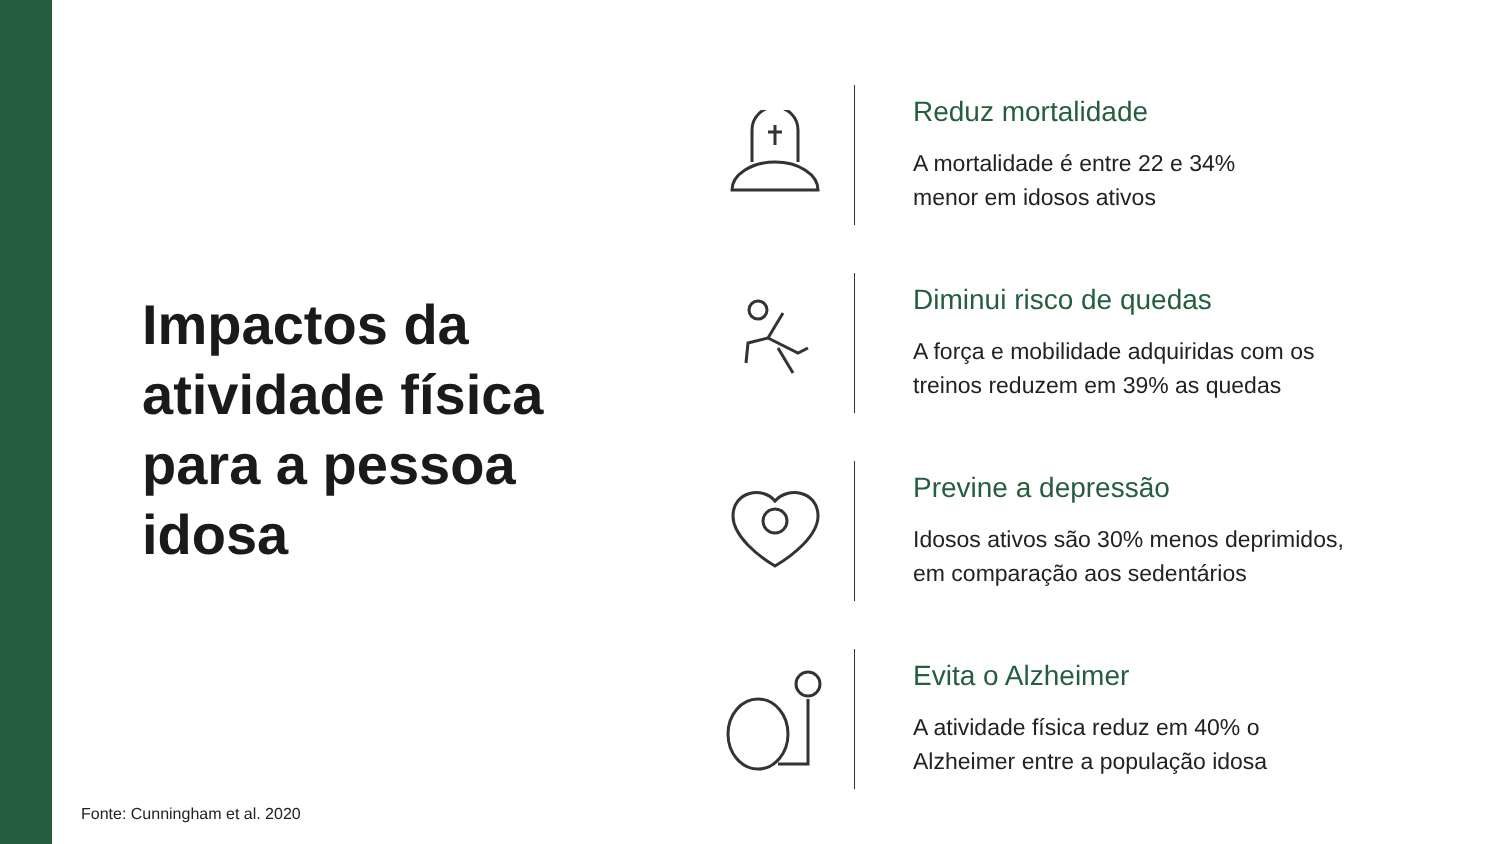Impactos da atividade física para a pessoa idosa
Reduz mortalidade
A mortalidade é entre 22 e 34%
menor em idosos ativos
Diminui risco de quedas
A força e mobilidade adquiridas com os
treinos reduzem em 39% as quedas
Previne a depressão
Idosos ativos são 30% menos deprimidos,
em comparação aos sedentários
Evita o Alzheimer
A atividade física reduz em 40% o
Alzheimer entre a população idosa
Fonte: Cunningham et al. 2020